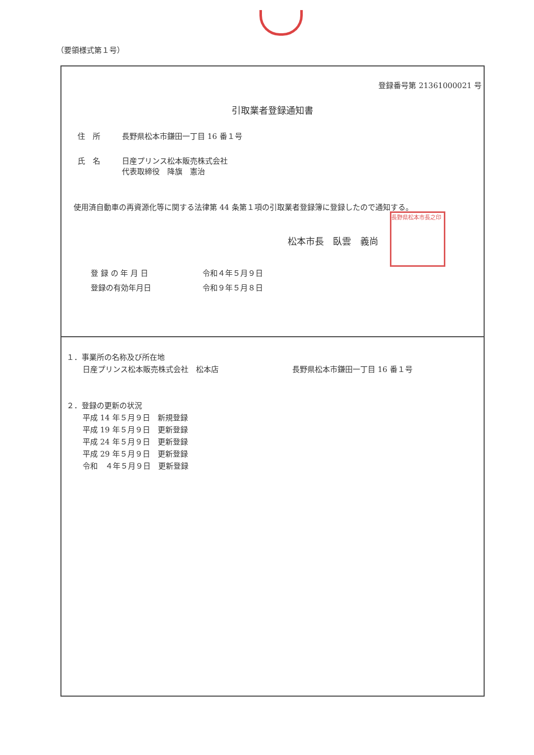（要領様式第１号）
登録番号第 21361000021 号
引取業者登録通知書
住　所 長野県松本市鎌田一丁目 16 番１号
氏　名 日産プリンス松本販売株式会社
代表取締役　降旗　憲治
使用済自動車の再資源化等に関する法律第 44 条第１項の引取業者登録簿に登録したので通知する。
松本市長　臥雲　義尚
長野県松本市長之印
登 録 の 年 月 日 令和４年５月９日
登録の有効年月日 令和９年５月８日
１．事業所の名称及び所在地
日産プリンス松本販売株式会社　松本店 長野県松本市鎌田一丁目 16 番１号
２．登録の更新の状況
平成 14 年５月９日　新規登録
平成 19 年５月９日　更新登録
平成 24 年５月９日　更新登録
平成 29 年５月９日　更新登録
令和　４年５月９日　更新登録